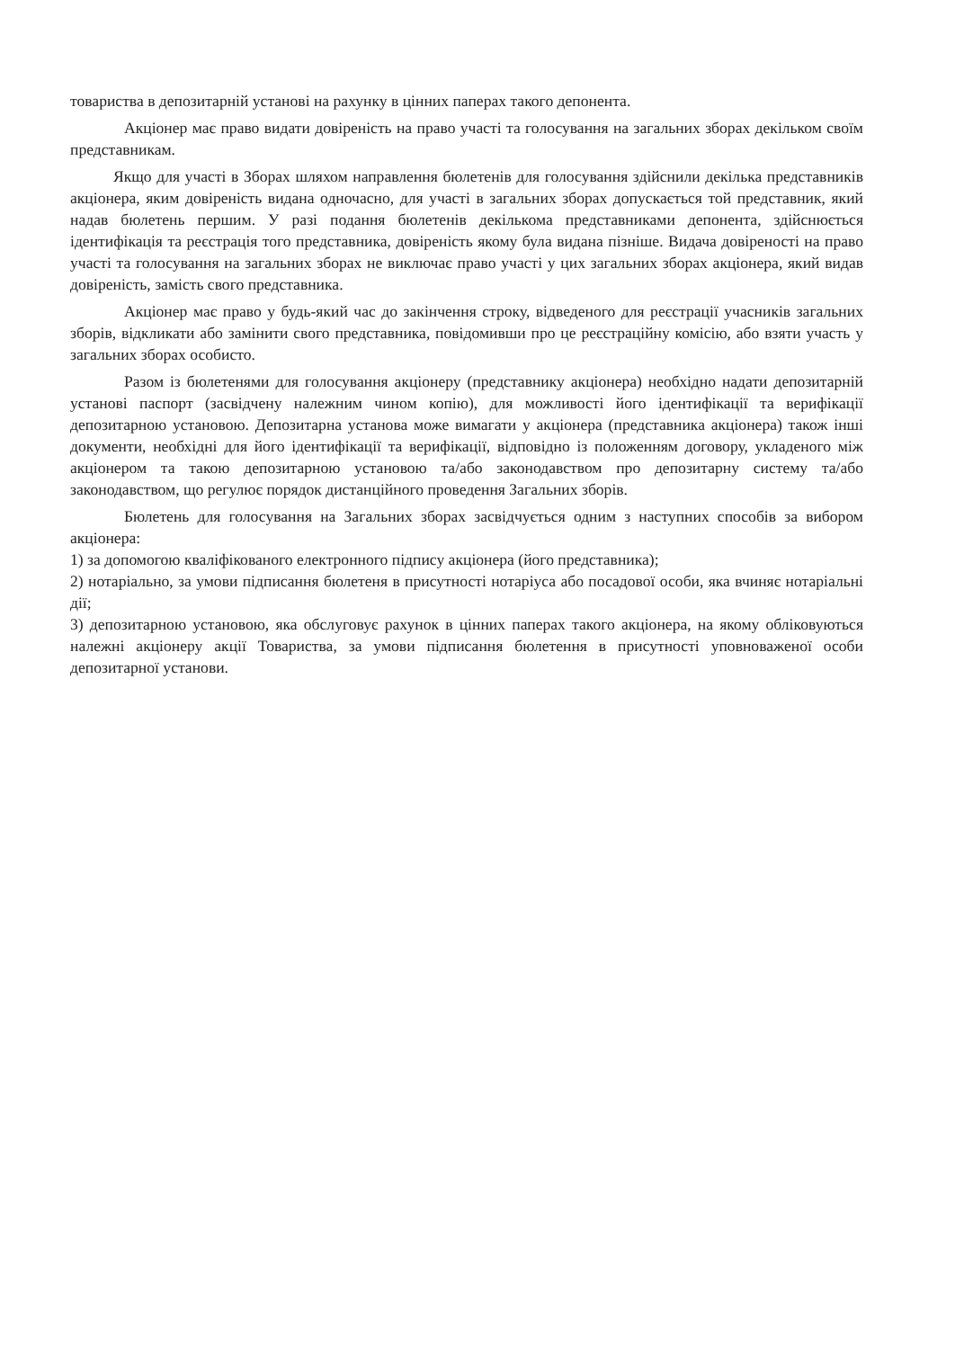товариства в депозитарній установі на рахунку в цінних паперах такого депонента.
Акціонер має право видати довіреність на право участі та голосування на загальних зборах декільком своїм представникам.
Якщо для участі в Зборах шляхом направлення бюлетенів для голосування здійснили декілька представників акціонера, яким довіреність видана одночасно, для участі в загальних зборах допускається той представник, який надав бюлетень першим. У разі подання бюлетенів декількома представниками депонента, здійснюється ідентифікація та реєстрація того представника, довіреність якому була видана пізніше. Видача довіреності на право участі та голосування на загальних зборах не виключає право участі у цих загальних зборах акціонера, який видав довіреність, замість свого представника.
Акціонер має право у будь-який час до закінчення строку, відведеного для реєстрації учасників загальних зборів, відкликати або замінити свого представника, повідомивши про це реєстраційну комісію, або взяти участь у загальних зборах особисто.
Разом із бюлетенями для голосування акціонеру (представнику акціонера) необхідно надати депозитарній установі паспорт (засвідчену належним чином копію), для можливості його ідентифікації та верифікації депозитарною установою. Депозитарна установа може вимагати у акціонера (представника акціонера) також інші документи, необхідні для його ідентифікації та верифікації, відповідно із положенням договору, укладеного між акціонером та такою депозитарною установою та/або законодавством про депозитарну систему та/або законодавством, що регулює порядок дистанційного проведення Загальних зборів.
Бюлетень для голосування на Загальних зборах засвідчується одним з наступних способів за вибором акціонера:
1) за допомогою кваліфікованого електронного підпису акціонера (його представника);
2) нотаріально, за умови підписання бюлетеня в присутності нотаріуса або посадової особи, яка вчиняє нотаріальні дії;
3) депозитарною установою, яка обслуговує рахунок в цінних паперах такого акціонера, на якому обліковуються належні акціонеру акції Товариства, за умови підписання бюлетення в присутності уповноваженої особи депозитарної установи.